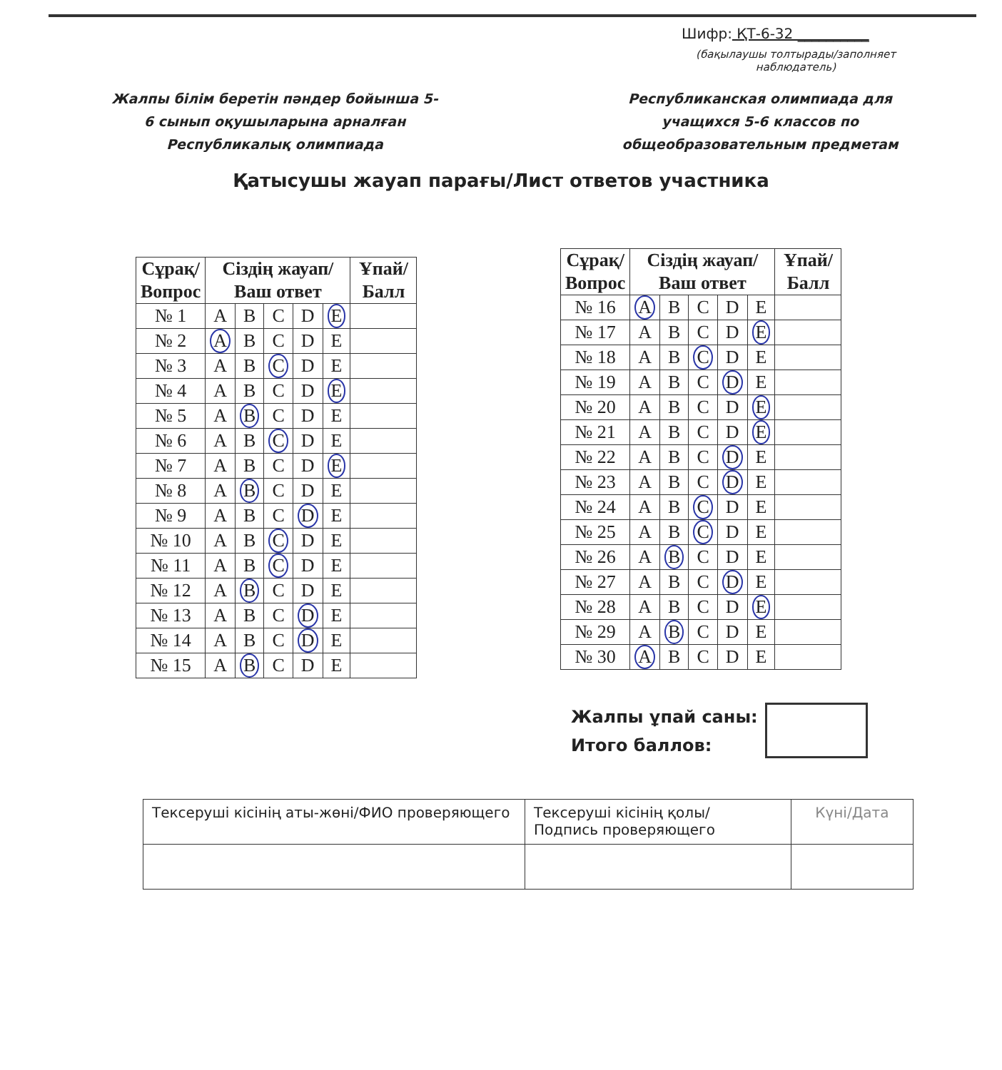Шифр: ҚТ-6-32 __________
(бақылаушы толтырады/заполняет наблюдатель)
Жалпы білім беретін пәндер бойынша 5-6 сынып оқушыларына арналған Республикалық олимпиада
Республиканская олимпиада для учащихся 5-6 классов по общеобразовательным предметам
Қатысушы жауап парағы/Лист ответов участника
| Сұрақ/ Вопрос | Сіздің жауап/ Ваш ответ | | | | | Ұпай/ Балл |
| --- | --- | --- | --- | --- | --- | --- |
| № 1 | A | B | C | D | E | |
| № 2 | A | B | C | D | E | |
| № 3 | A | B | C | D | E | |
| № 4 | A | B | C | D | E | |
| № 5 | A | B | C | D | E | |
| № 6 | A | B | C | D | E | |
| № 7 | A | B | C | D | E | |
| № 8 | A | B | C | D | E | |
| № 9 | A | B | C | D | E | |
| № 10 | A | B | C | D | E | |
| № 11 | A | B | C | D | E | |
| № 12 | A | B | C | D | E | |
| № 13 | A | B | C | D | E | |
| № 14 | A | B | C | D | E | |
| № 15 | A | B | C | D | E | |
| Сұрақ/ Вопрос | Сіздің жауап/ Ваш ответ | | | | | Ұпай/ Балл |
| --- | --- | --- | --- | --- | --- | --- |
| № 16 | A | B | C | D | E | |
| № 17 | A | B | C | D | E | |
| № 18 | A | B | C | D | E | |
| № 19 | A | B | C | D | E | |
| № 20 | A | B | C | D | E | |
| № 21 | A | B | C | D | E | |
| № 22 | A | B | C | D | E | |
| № 23 | A | B | C | D | E | |
| № 24 | A | B | C | D | E | |
| № 25 | A | B | C | D | E | |
| № 26 | A | B | C | D | E | |
| № 27 | A | B | C | D | E | |
| № 28 | A | B | C | D | E | |
| № 29 | A | B | C | D | E | |
| № 30 | A | B | C | D | E | |
Жалпы ұпай саны:
Итого баллов:
| Тексеруші кісінің аты-жөні/ФИО проверяющего | Тексеруші кісінің қолы/ Подпись проверяющего | Күні/Дата |